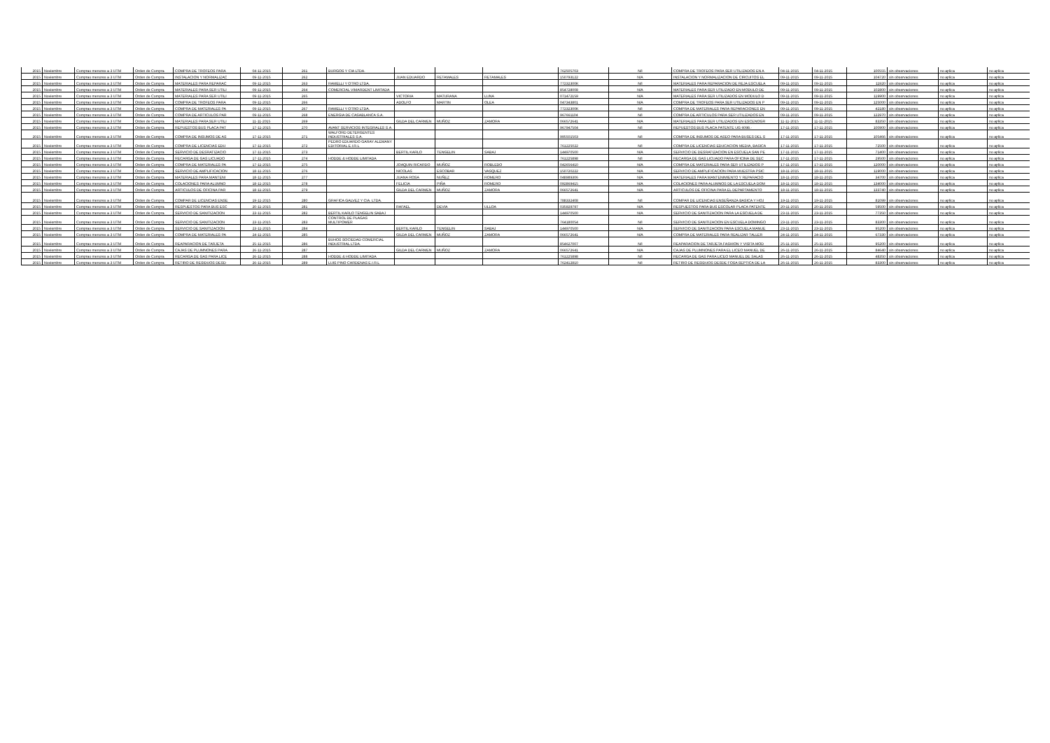| 2015 | Noviembre | Compras menores a 3 UTM | Orden de Compra | COMPRA DE TROFEOS PARA | 04-11-2015 | 261 | BURGOS Y CIA LTDA. | | | | 762505703 | N/I | COMPRA DE TROFEOS PARA SER UTILIZADOS EN A | 04-11-2015 | 04-11-2015 | 100555 | sin observaciones | no aplica | no aplica |
| 2015 | Noviembre | Compras menores a 3 UTM | Orden de Compra | INSTALACION Y NORMALIZAC | 09-11-2015 | 262 | | JUAN EDUARDO | RETAMALES | RETAMALES | 150793122 | N/A | INSTALACION Y NORMALIZACION DE CIRCUITOS EL | 09-11-2015 | 09-11-2015 | 104720 | sin observaciones | no aplica | no aplica |
| 2015 | Noviembre | Compras menores a 3 UTM | Orden de Compra | MATERIALES PARA REPARAC | 09-11-2015 | 263 | RAMELLI Y OTRO LTDA. | | | | 77232300K | N/I | MATERIALES PARA REPARACION DE REJA ESCUELA | 09-11-2015 | 09-11-2015 | 11920 | sin observaciones | no aplica | no aplica |
| 2015 | Noviembre | Compras menores a 3 UTM | Orden de Compra | MATERIALES PARA SER UTILI | 09-11-2015 | 264 | COMERCIAL VIMARDENT LIMITADA | | | | 854728008 | N/A | MATERIALES PARA SER UTILIZADO EN MODULO DE | 09-11-2015 | 09-11-2015 | 102800 | sin observaciones | no aplica | no aplica |
| 2015 | Noviembre | Compras menores a 3 UTM | Orden de Compra | MATERIALES PARA SER UTILI | 09-11-2015 | 265 | | VICTORIA | MATURANA | LUNA | 071472159 | N/A | MATERIALES PARA SER UTILIZADOS EN MODULO D | 09-11-2015 | 09-11-2015 | 119900 | sin observaciones | no aplica | no aplica |
| 2015 | Noviembre | Compras menores a 3 UTM | Orden de Compra | COMPRA DE TROFEOS PARA | 09-11-2015 | 266 | | ADOLFO | MARTIN | OLEA | 047343801 | N/A | COMPRA DE TROFEOS PARA SER UTILIZADOS EN P | 09-11-2015 | 09-11-2015 | 125000 | sin observaciones | no aplica | no aplica |
| 2015 | Noviembre | Compras menores a 3 UTM | Orden de Compra | COMPRA DE MATERIALES PA | 09-11-2015 | 267 | RAMELLI Y OTRO LTDA. | | | | 77232300K | N/I | COMPRA DE MATERIALES PARA REPARACIONES EN | 09-11-2015 | 09-11-2015 | 42180 | sin observaciones | no aplica | no aplica |
| 2015 | Noviembre | Compras menores a 3 UTM | Orden de Compra | COMPRA DE ARTICULOS PAR | 09-11-2015 | 268 | ENERGIA DE CASABLANCA S.A. | | | | 967661104 | N/I | COMPRA DE ARTICULOS PARA SER UTILIZADOS EN | 09-11-2015 | 09-11-2015 | 122970 | sin observaciones | no aplica | no aplica |
| 2015 | Noviembre | Compras menores a 3 UTM | Orden de Compra | MATERIALES PARA SER UTILI | 11-11-2015 | 269 | | GILDA DEL CARMEN | MUÑOZ | ZAMORA | 066572641 | N/A | MATERIALES PARA SER UTILIZADOS EN ESCENOGR | 11-11-2015 | 11-11-2015 | 83350 | sin observaciones | no aplica | no aplica |
| 2015 | Noviembre | Compras menores a 3 UTM | Orden de Compra | REPUESTOS BUS PLACA PAT | 17-11-2015 | 270 | AVANT SERVICIOS INTEGRALES S.A. | | | | 967947504 | N/I | REPUESTOS BUS PLACA PATENTE UG 6098.- | 17-11-2015 | 17-11-2015 | 100900 | sin observaciones | no aplica | no aplica |
| 2015 | Noviembre | Compras menores a 3 UTM | Orden de Compra | COMPRA DE INSUMOS DE AS | 17-11-2015 | 271 | WALFORD DETERGENTES INDUSTRIALES S.A. | | | | 995501503 | N/I | COMPRA DE INSUMOS DE ASEO PARA BUSES DEL S | 17-11-2015 | 17-11-2015 | 105466 | sin observaciones | no aplica | no aplica |
| 2015 | Noviembre | Compras menores a 3 UTM | Orden de Compra | COMPRA DE LICENCIAS EDU | 17-11-2015 | 272 | PEDRO EDUARDO GARAY ALEMANY EDITORIAL E.I.R.L | | | | 761225022 | N/I | COMPRA DE LICENCIAS EDUCACION MEDIA, BASICA | 17-11-2015 | 17-11-2015 | 72500 | sin observaciones | no aplica | no aplica |
| 2015 | Noviembre | Compras menores a 3 UTM | Orden de Compra | SERVICIO DE DESRATIZACIO | 17-11-2015 | 273 | | BERTIL KARLO | TENGELIN | SABAJ | 144970500 | N/A | SERVICIO DE DESRATIZACION EN ESCUELA SAN PE | 17-11-2015 | 17-11-2015 | 71400 | sin observaciones | no aplica | no aplica |
| 2015 | Noviembre | Compras menores a 3 UTM | Orden de Compra | RECARGA DE GAS LICUADO | 17-11-2015 | 274 | HODDE & HODDE LIMITADA | | | | 761225898 | N/I | RECARGA DE GAS LICUADO PARA OFICINA DE SEC | 17-11-2015 | 17-11-2015 | 29500 | sin observaciones | no aplica | no aplica |
| 2015 | Noviembre | Compras menores a 3 UTM | Orden de Compra | COMPRA DE MATERIALES PA | 17-11-2015 | 275 | | JOAQUIN RICARDO | MUÑOZ | ROBLEDO | 042656410 | N/A | COMPRA DE MATERIALES PARA SER UTILIZADOS P | 17-11-2015 | 17-11-2015 | 120000 | sin observaciones | no aplica | no aplica |
| 2015 | Noviembre | Compras menores a 3 UTM | Orden de Compra | SERVICIO DE AMPLIFICACION | 18-11-2015 | 276 | | NICOLAS | ESCOBAR | VASQUEZ | 150720222 | N/A | SERVICIO DE AMPLIFICACION PARA MUESTRA PSIC | 18-11-2015 | 18-11-2015 | 119000 | sin observaciones | no aplica | no aplica |
| 2015 | Noviembre | Compras menores a 3 UTM | Orden de Compra | MATERIALES PARA MANTENI | 18-11-2015 | 277 | | JUANA ROSA | NUÑEZ | ROMERO | 048989306 | N/A | MATERIALES PARA MANTENIMIENTO Y REPARACIO | 18-11-2015 | 18-11-2015 | 34700 | sin observaciones | no aplica | no aplica |
| 2015 | Noviembre | Compras menores a 3 UTM | Orden de Compra | COLACIONES PARA ALUMNO | 18-11-2015 | 278 | | FELICIA | PIÑA | ROMERO | 092869415 | N/A | COLACIONES PARA ALUMNOS DE LA ESCUELA DOM | 18-11-2015 | 18-11-2015 | 134000 | sin observaciones | no aplica | no aplica |
| 2015 | Noviembre | Compras menores a 3 UTM | Orden de Compra | ARTICULOS DE OFICINA PAR | 18-11-2015 | 279 | | GILDA DEL CARMEN | MUÑOZ | ZAMORA | 066572641 | N/A | ARTICULOS DE OFICINA PARA EL DEPARTAMENTO | 18-11-2015 | 18-11-2015 | 133740 | sin observaciones | no aplica | no aplica |
| 2015 | Noviembre | Compras menores a 3 UTM | Orden de Compra | COMPAR DE LICENCIAS ENSE | 19-11-2015 | 280 | GRAFICA GALVEZ Y CIA. LTDA. | | | | 788332408 | N/I | COMPAR DE LICENCIAS ENSEÑANZA BASICA Y HOJ | 19-11-2015 | 19-11-2015 | 81099 | sin observaciones | no aplica | no aplica |
| 2015 | Noviembre | Compras menores a 3 UTM | Orden de Compra | RESPUESTOS PARA BUS ESC | 20-11-2015 | 281 | | RAFAEL | DEVIA | ULLOA | 035929797 | N/A | RESPUESTOS PARA BUS ESCOLAR PLACA PATENTE | 20-11-2015 | 20-11-2015 | 59500 | sin observaciones | no aplica | no aplica |
| 2015 | Noviembre | Compras menores a 3 UTM | Orden de Compra | SERVICIO DE SANITIZACION | 23-11-2015 | 282 | BERTIL KARLO TENGELIN SABAJ | | | | 144970500 | N/A | SERVICIO DE SANITIZACION PARA LA ESCUELA DE | 23-11-2015 | 23-11-2015 | 77350 | sin observaciones | no aplica | no aplica |
| 2015 | Noviembre | Compras menores a 3 UTM | Orden de Compra | SERVICIO DE SANITIZACION | 23-11-2015 | 283 | CONTROL DE PLAGAS MULTIPOWER | | | | 764180054 | N/I | SERVICIO DE SANITIZACION EN ESCUELA DOMINGO | 23-11-2015 | 23-11-2015 | 83300 | sin observaciones | no aplica | no aplica |
| 2015 | Noviembre | Compras menores a 3 UTM | Orden de Compra | SERVICIO DE SANITIZACION | 23-11-2015 | 284 | | BERTIL KARLO | TENGELIN | SABAJ | 144970500 | N/A | SERVICIO DE SANITIZACION PARA ESCUELA MANUE | 23-11-2015 | 23-11-2015 | 95200 | sin observaciones | no aplica | no aplica |
| 2015 | Noviembre | Compras menores a 3 UTM | Orden de Compra | COMPRA DE MATERIALES PA | 24-11-2015 | 285 | | GILDA DEL CARMEN | MUÑOZ | ZAMORA | 066572641 | N/A | COMPRA DE MATERIALES PARA REALIZAR TALLER | 24-11-2015 | 24-11-2015 | 67330 | sin observaciones | no aplica | no aplica |
| 2015 | Noviembre | Compras menores a 3 UTM | Orden de Compra | REAPARACION DE TARJETA | 25-11-2015 | 286 | BUHOS SOCIEDAD COMERCIAL INDUSTRIAL LTDA. | | | | 854627007 | N/I | REAPARACION DE TARJETA FASHION Y VISITA MOD | 25-11-2015 | 25-11-2015 | 95200 | sin observaciones | no aplica | no aplica |
| 2015 | Noviembre | Compras menores a 3 UTM | Orden de Compra | CAJAS DE PLUMNONES PARA | 26-11-2015 | 287 | | GILDA DEL CARMEN | MUÑOZ | ZAMORA | 066572641 | N/A | CAJAS DE PLUMNONES PARA EL LICEO MANUEL DE | 26-11-2015 | 26-11-2015 | 84640 | sin observaciones | no aplica | no aplica |
| 2015 | Noviembre | Compras menores a 3 UTM | Orden de Compra | RECARGA DE GAS PARA LICE | 26-11-2015 | 288 | HODDE & HODDE LIMITADA | | | | 761225898 | N/I | RECARGA DE GAS PARA LICEO MANUEL DE SALAS | 26-11-2015 | 26-11-2015 | 48350 | sin observaciones | no aplica | no aplica |
| 2015 | Noviembre | Compras menores a 3 UTM | Orden de Compra | RETIRO DE RESIDUOS DESD | 26-11-2015 | 289 | LUIS PINO CARDENAS E.I.R.L | | | | 762412810 | N/I | RETIRO DE RESIDUOS DESDE FOSA SEPTICA DE LA | 26-11-2015 | 26-11-2015 | 83300 | sin observaciones | no aplica | no aplica |